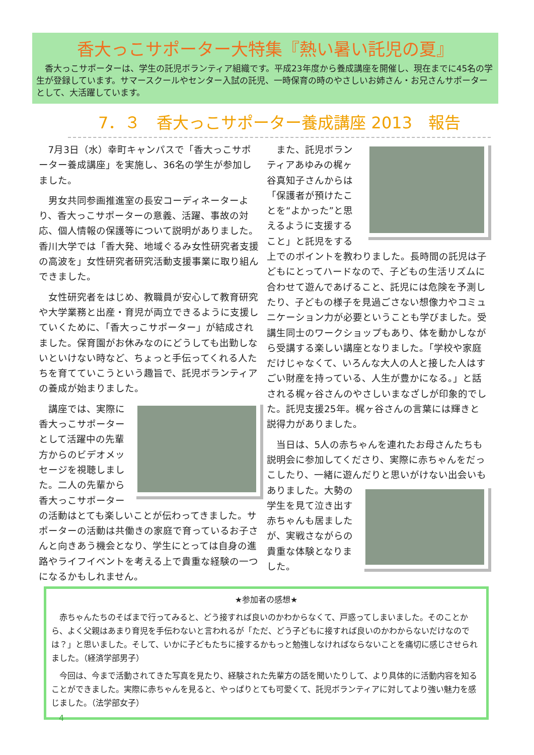香大っこサポーター大特集『熱い暑い託児の夏』
　香大っこサポーターは、学生の託児ボランティア組織です。平成23年度から養成講座を開催し、現在までに45名の学生が登録しています。サマースクールやセンター入試の託児、一時保育の時のやさしいお姉さん・お兄さんサポーターとして、大活躍しています。
7．３　香大っこサポーター養成講座 2013　報告
7月3日（水）幸町キャンパスで「香大っこサポーター養成講座」を実施し、36名の学生が参加しました。
男女共同参画推進室の長安コーディネーターより、香大っこサポーターの意義、活躍、事故の対応、個人情報の保護等について説明がありました。香川大学では「香大発、地域ぐるみ女性研究者支援の高波を」女性研究者研究活動支援事業に取り組んできました。
女性研究者をはじめ、教職員が安心して教育研究や大学業務と出産・育児が両立できるように支援していくために、「香大っこサポーター」が結成されました。保育園がお休みなのにどうしても出勤しないといけない時など、ちょっと手伝ってくれる人たちを育てていこうという趣旨で、託児ボランティアの養成が始まりました。
講座では、実際に香大っこサポーターとして活躍中の先輩方からのビデオメッセージを視聴しました。二人の先輩から香大っこサポーターの活動はとても楽しいことが伝わってきました。サポーターの活動は共働きの家庭で育っているお子さんと向きあう機会となり、学生にとっては自身の進路やライフイベントを考える上で貴重な経験の一つになるかもしれません。
また、託児ボランティアあゆみの梶ヶ谷真知子さんからは「保護者が預けたことを“よかった”と思えるように支援すること」と託児をする上でのポイントを教わりました。長時間の託児は子どもにとってハードなので、子どもの生活リズムに合わせて遊んであげること、託児には危険を予測したり、子どもの様子を見過ごさない想像力やコミュニケーション力が必要ということも学びました。受講生同士のワークショップもあり、体を動かしながら受講する楽しい講座となりました。「学校や家庭だけじゃなくて、いろんな大人の人と接した人はすごい財産を持っている、人生が豊かになる。」と話される梶ヶ谷さんのやさしいまなざしが印象的でした。託児支援25年。梶ヶ谷さんの言葉には輝きと説得力がありました。
当日は、5人の赤ちゃんを連れたお母さんたちも説明会に参加してくださり、実際に赤ちゃんをだっこしたり、一緒に遊んだりと思いがけない出会いもありました。 大勢の学生を見て泣き出す赤ちゃんも居ましたが、実戦さながらの貴重な体験となりました。
★参加者の感想★
赤ちゃんたちのそばまで行ってみると、どう接すれば良いのかわからなくて、戸惑ってしまいました。そのことから、よく父親はあまり育児を手伝わないと言われるが「ただ、どう子どもに接すれば良いのかわからないだけなのでは？」と思いました。そして、いかに子どもたちに接するかもっと勉強しなければならないことを痛切に感じさせられました。（経済学部男子）
今回は、今まで活動されてきた写真を見たり、経験された先輩方の話を聞いたりして、より具体的に活動内容を知ることができました。実際に赤ちゃんを見ると、やっぱりとても可愛くて、託児ボランティアに対してより強い魅力を感じました。（法学部女子）
4